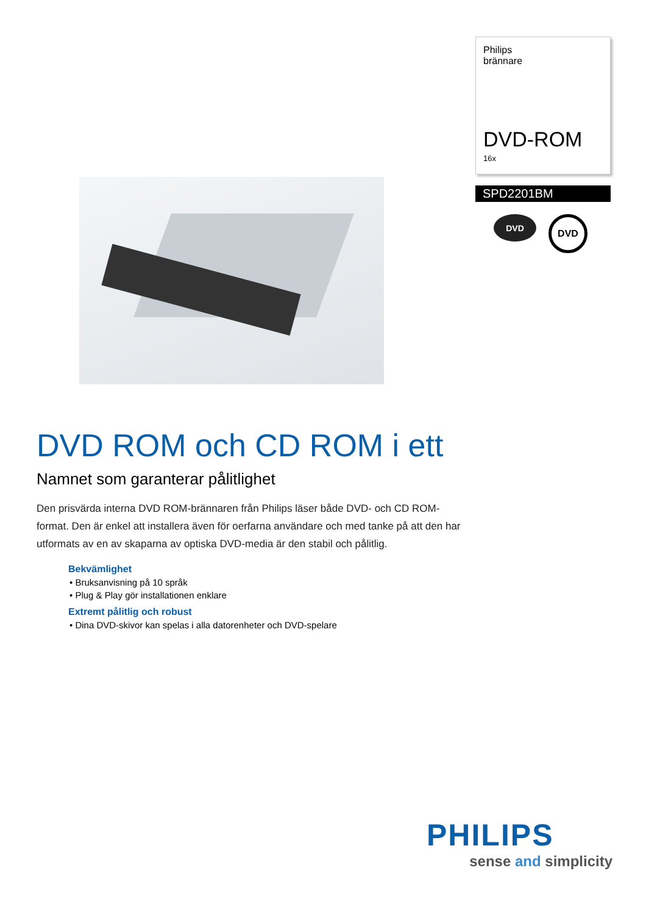Philips
brännare
DVD-ROM
16x
SPD2201BM
DVD
DVD
DVD ROM och CD ROM i ett
Namnet som garanterar pålitlighet
Den prisvärda interna DVD ROM-brännaren från Philips läser både DVD- och CD ROM-format. Den är enkel att installera även för oerfarna användare och med tanke på att den har utformats av en av skaparna av optiska DVD-media är den stabil och pålitlig.
Bekvämlighet
• Bruksanvisning på 10 språk
• Plug & Play gör installationen enklare
Extremt pålitlig och robust
• Dina DVD-skivor kan spelas i alla datorenheter och DVD-spelare
PHILIPS
sense and simplicity